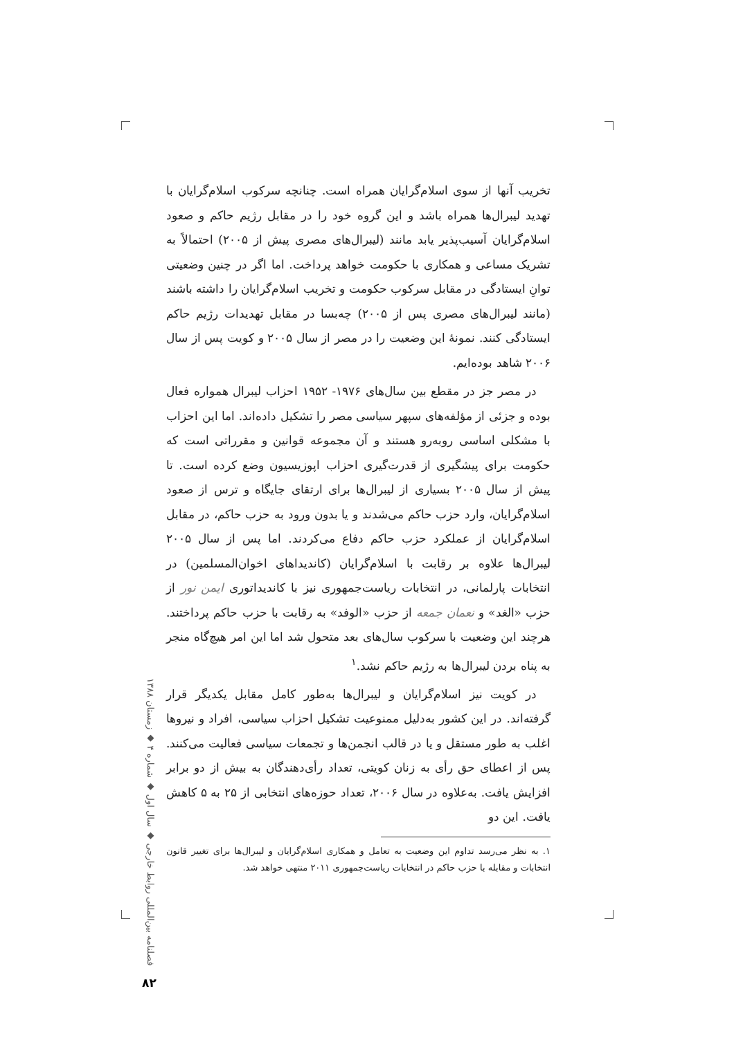تخریب آنها از سوی اسلام‌گرایان همراه است. چنانچه سرکوب اسلام‌گرایان با تهدید لیبرال‌ها همراه باشد و این گروه خود را در مقابل رژیم حاکم و صعود اسلام‌گرایان آسیب‌پذیر یابد مانند (لیبرال‌های مصری پیش از ۲۰۰۵) احتمالاً به تشریک مساعی و همکاری با حکومت خواهد پرداخت. اما اگر در چنین وضعیتی توانِ ایستادگی در مقابل سرکوب حکومت و تخریب اسلام‌گرایان را داشته باشند (مانند لیبرال‌های مصری پس از ۲۰۰۵) چه‌بسا در مقابل تهدیدات رژیم حاکم ایستادگی کنند. نمونهٔ این وضعیت را در مصر از سال ۲۰۰۵ و کویت پس از سال ۲۰۰۶ شاهد بوده‌ایم.
در مصر جز در مقطع بین سال‌های ۱۹۷۶- ۱۹۵۲ احزاب لیبرال همواره فعال بوده و جزئی از مؤلفه‌های سپهر سیاسی مصر را تشکیل داده‌اند. اما این احزاب با مشکلی اساسی روبه‌رو هستند و آن مجموعه قوانین و مقرراتی است که حکومت برای پیشگیری از قدرت‌گیری احزاب اپوزیسیون وضع کرده است. تا پیش از سال ۲۰۰۵ بسیاری از لیبرال‌ها برای ارتقای جایگاه و ترس از صعود اسلام‌گرایان، وارد حزب حاکم می‌شدند و یا بدون ورود به حزب حاکم، در مقابل اسلام‌گرایان از عملکرد حزب حاکم دفاع می‌کردند. اما پس از سال ۲۰۰۵ لیبرال‌ها علاوه بر رقابت با اسلام‌گرایان (کاندیداهای اخوان‌المسلمین) در انتخابات پارلمانی، در انتخابات ریاست‌جمهوری نیز با کاندیداتوری ایمن نور از حزب «الغد» و نعمان جمعه از حزب «الوفد» به رقابت با حزب حاکم پرداختند. هرچند این وضعیت با سرکوب سال‌های بعد متحول شد اما این امر هیچ‌گاه منجر به پناه بردن لیبرال‌ها به رژیم حاکم نشد.<sup>۱</sup>
در کویت نیز اسلام‌گرایان و لیبرال‌ها به‌طور کامل مقابل یکدیگر قرار گرفته‌اند. در این کشور به‌دلیل ممنوعیت تشکیل احزاب سیاسی، افراد و نیروها اغلب به طور مستقل و یا در قالب انجمن‌ها و تجمعات سیاسی فعالیت می‌کنند. پس از اعطای حق رأی به زنان کویتی، تعداد رأی‌دهندگان به بیش از دو برابر افزایش یافت. به‌علاوه در سال ۲۰۰۶، تعداد حوزه‌های انتخابی از ۲۵ به ۵ کاهش یافت. این دو
۱. به نظر می‌رسد تداوم این وضعیت به تعامل و همکاری اسلام‌گرایان و لیبرال‌ها برای تغییر قانون انتخابات و مقابله با حزب حاکم در انتخابات ریاست‌جمهوری ۲۰۱۱ منتهی خواهد شد.
فصلنامه بین‌المللی روابط خارجی ◆ سال اول ◆ شماره ۴ ◆ زمستان ۱۳۸۸
۸۲